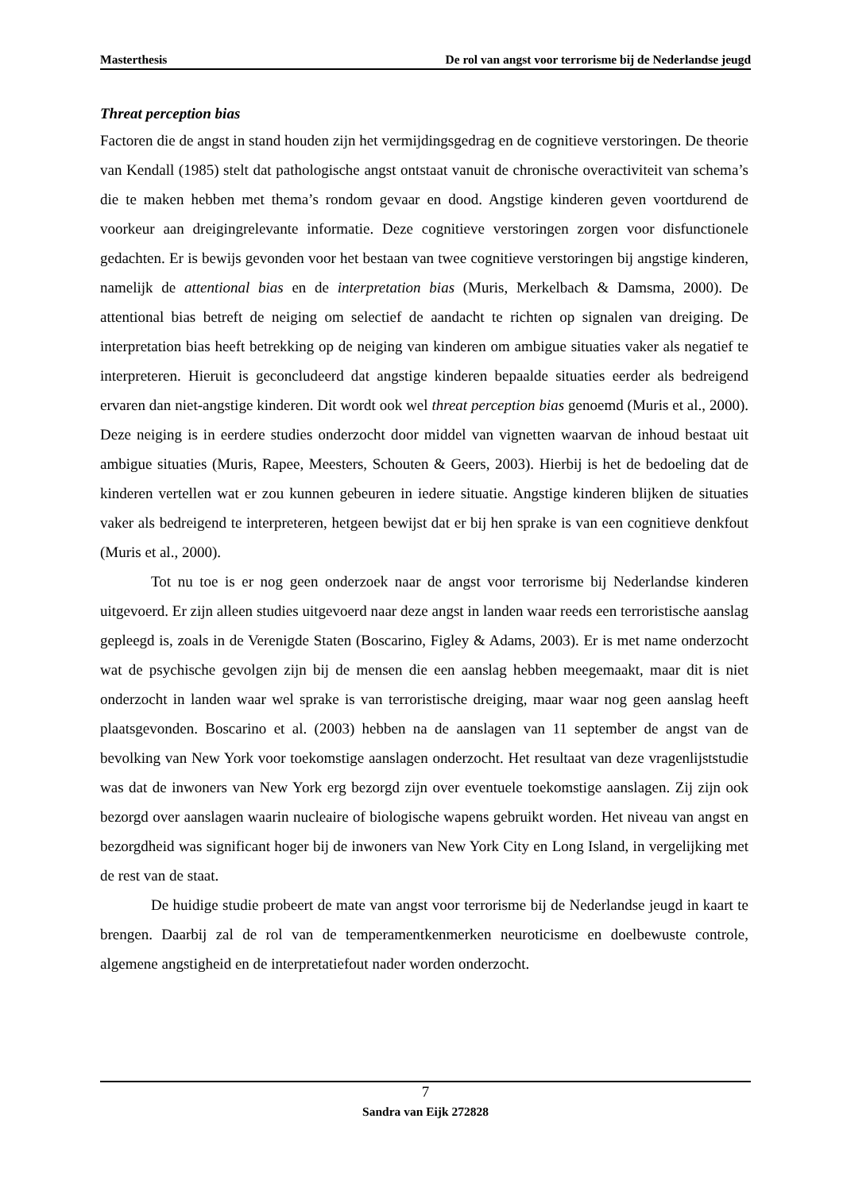Masterthesis De rol van angst voor terrorisme bij de Nederlandse jeugd
Threat perception bias
Factoren die de angst in stand houden zijn het vermijdingsgedrag en de cognitieve verstoringen. De theorie van Kendall (1985) stelt dat pathologische angst ontstaat vanuit de chronische overactiviteit van schema’s die te maken hebben met thema’s rondom gevaar en dood. Angstige kinderen geven voortdurend de voorkeur aan dreigingrelevante informatie. Deze cognitieve verstoringen zorgen voor disfunctionele gedachten. Er is bewijs gevonden voor het bestaan van twee cognitieve verstoringen bij angstige kinderen, namelijk de attentional bias en de interpretation bias (Muris, Merkelbach & Damsma, 2000). De attentional bias betreft de neiging om selectief de aandacht te richten op signalen van dreiging. De interpretation bias heeft betrekking op de neiging van kinderen om ambigue situaties vaker als negatief te interpreteren. Hieruit is geconcludeerd dat angstige kinderen bepaalde situaties eerder als bedreigend ervaren dan niet-angstige kinderen. Dit wordt ook wel threat perception bias genoemd (Muris et al., 2000). Deze neiging is in eerdere studies onderzocht door middel van vignetten waarvan de inhoud bestaat uit ambigue situaties (Muris, Rapee, Meesters, Schouten & Geers, 2003). Hierbij is het de bedoeling dat de kinderen vertellen wat er zou kunnen gebeuren in iedere situatie. Angstige kinderen blijken de situaties vaker als bedreigend te interpreteren, hetgeen bewijst dat er bij hen sprake is van een cognitieve denkfout (Muris et al., 2000).
Tot nu toe is er nog geen onderzoek naar de angst voor terrorisme bij Nederlandse kinderen uitgevoerd. Er zijn alleen studies uitgevoerd naar deze angst in landen waar reeds een terroristische aanslag gepleegd is, zoals in de Verenigde Staten (Boscarino, Figley & Adams, 2003). Er is met name onderzocht wat de psychische gevolgen zijn bij de mensen die een aanslag hebben meegemaakt, maar dit is niet onderzocht in landen waar wel sprake is van terroristische dreiging, maar waar nog geen aanslag heeft plaatsgevonden. Boscarino et al. (2003) hebben na de aanslagen van 11 september de angst van de bevolking van New York voor toekomstige aanslagen onderzocht. Het resultaat van deze vragenlijststudie was dat de inwoners van New York erg bezorgd zijn over eventuele toekomstige aanslagen. Zij zijn ook bezorgd over aanslagen waarin nucleaire of biologische wapens gebruikt worden. Het niveau van angst en bezorgdheid was significant hoger bij de inwoners van New York City en Long Island, in vergelijking met de rest van de staat.
De huidige studie probeert de mate van angst voor terrorisme bij de Nederlandse jeugd in kaart te brengen. Daarbij zal de rol van de temperamentkenmerken neuroticisme en doelbewuste controle, algemene angstigheid en de interpretatiefout nader worden onderzocht.
7
Sandra van Eijk 272828